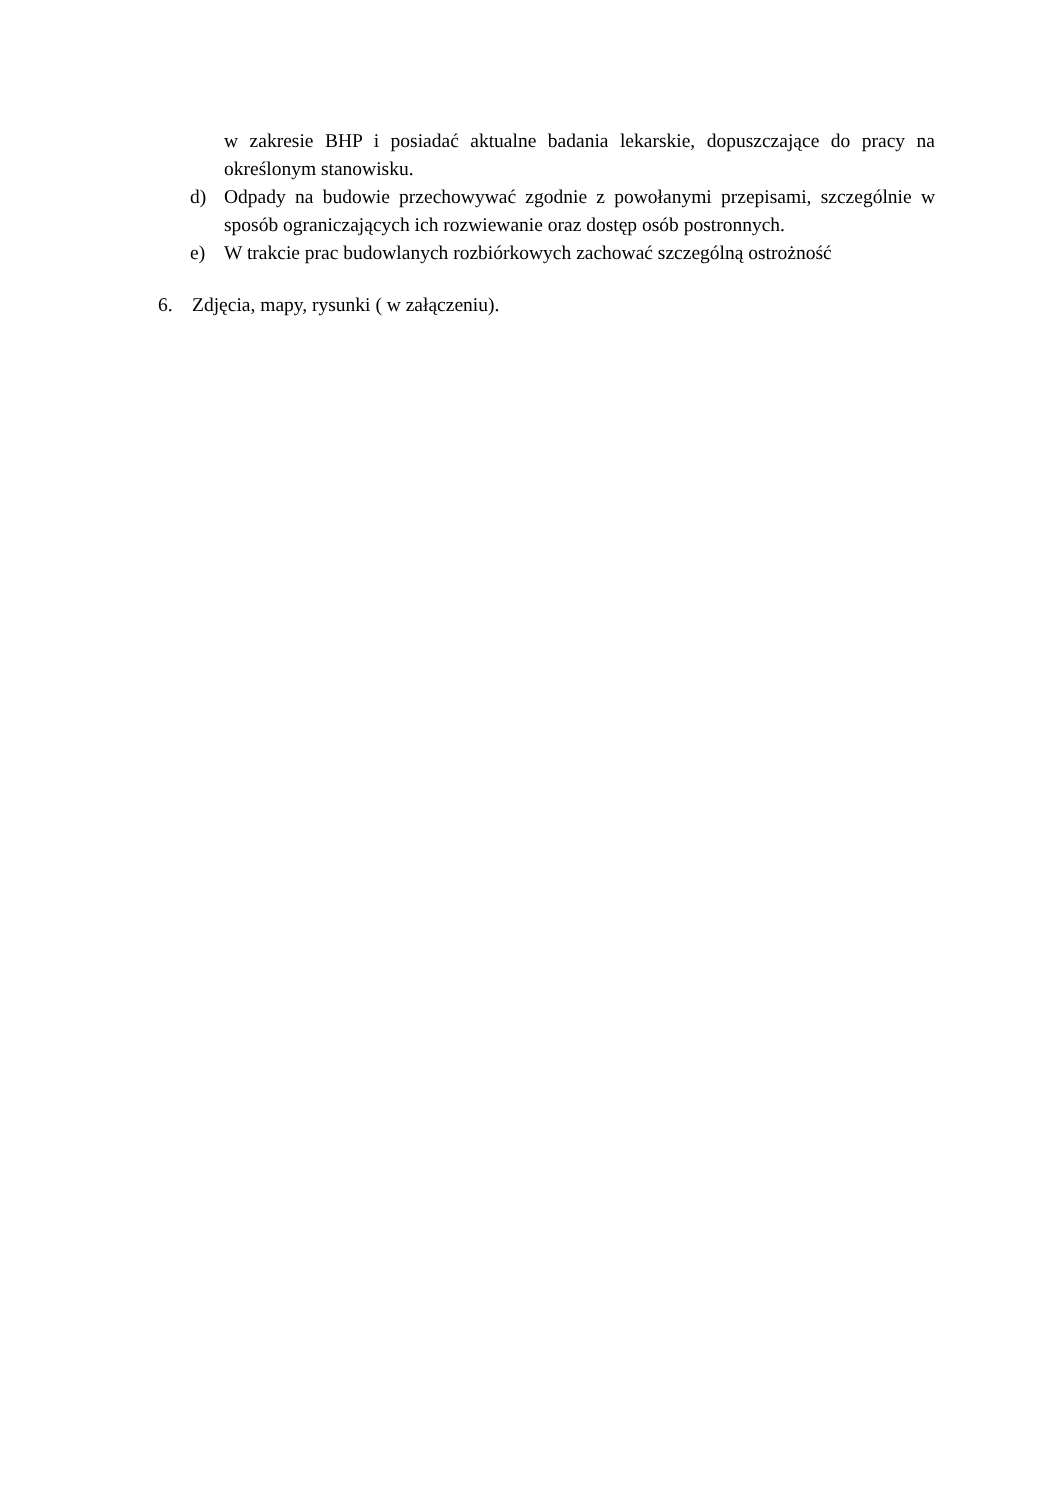w zakresie BHP i posiadać aktualne badania lekarskie, dopuszczające do pracy na określonym stanowisku.
d) Odpady na budowie przechowywać zgodnie z powołanymi przepisami, szczególnie w sposób ograniczających ich rozwiewanie oraz dostęp osób postronnych.
e) W trakcie prac budowlanych rozbiórkowych zachować szczególną ostrożność
6. Zdjęcia, mapy, rysunki ( w załączeniu).